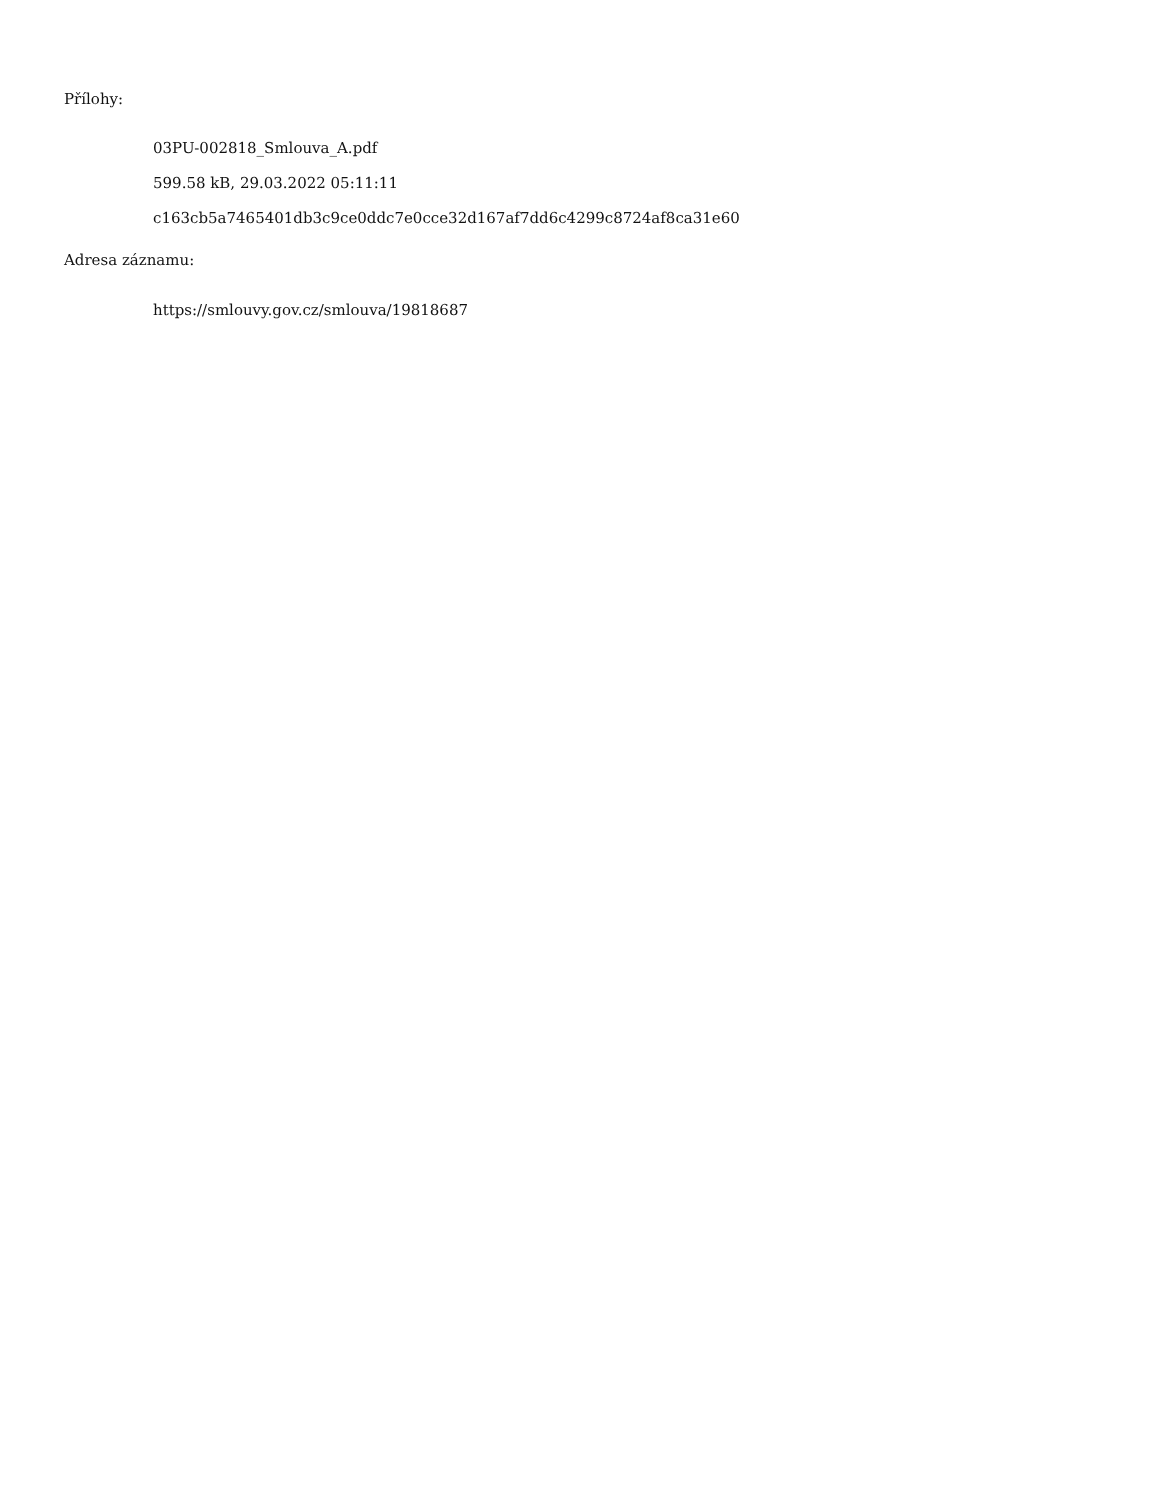Přílohy:
03PU-002818_Smlouva_A.pdf
599.58 kB, 29.03.2022 05:11:11
c163cb5a7465401db3c9ce0ddc7e0cce32d167af7dd6c4299c8724af8ca31e60
Adresa záznamu:
https://smlouvy.gov.cz/smlouva/19818687